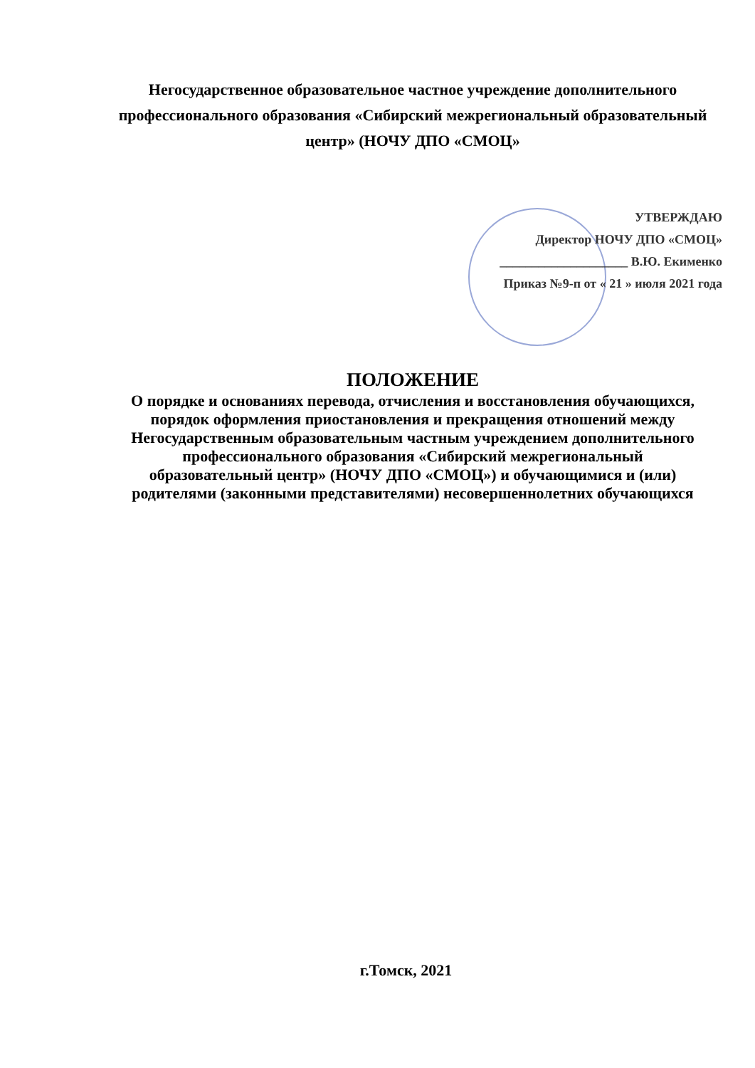Негосударственное образовательное частное учреждение дополнительного профессионального образования «Сибирский межрегиональный образовательный центр» (НОЧУ ДПО «СМОЦ»
УТВЕРЖДАЮ
Директор НОЧУ ДПО «СМОЦ»
____________________ В.Ю. Екименко
Приказ №9-п от « 21 » июля 2021 года
ПОЛОЖЕНИЕ
О порядке и основаниях перевода, отчисления и восстановления обучающихся, порядок оформления приостановления и прекращения отношений между Негосударственным образовательным частным учреждением дополнительного профессионального образования «Сибирский межрегиональный образовательный центр» (НОЧУ ДПО «СМОЦ») и обучающимися и (или) родителями (законными представителями) несовершеннолетних обучающихся
г.Томск, 2021